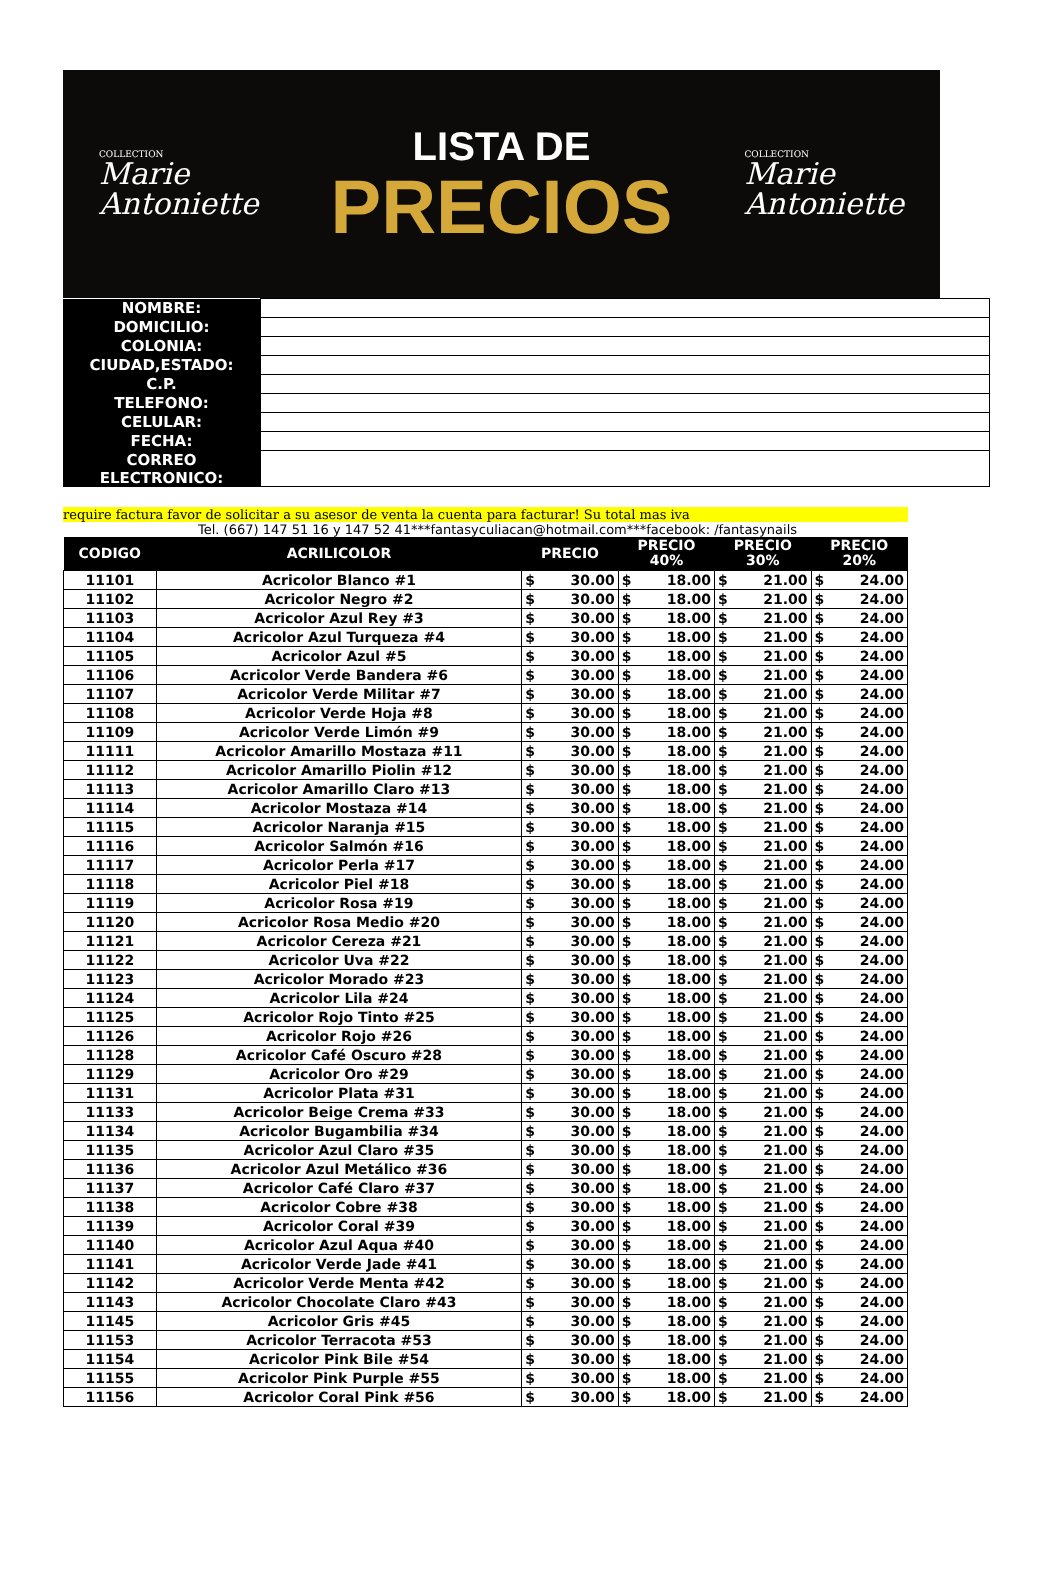COLLECTION
Marie
Antoniette
LISTA DE
PRECIOS
COLLECTION
Marie
Antoniette
| NOMBRE: | |
| DOMICILIO: | |
| COLONIA: | |
| CIUDAD,ESTADO: | |
| C.P. | |
| TELEFONO: | |
| CELULAR: | |
| FECHA: | |
| CORREO ELECTRONICO: | |
require factura favor de solicitar a su asesor de venta la cuenta para facturar! Su total mas iva
Tel. (667) 147 51 16 y 147 52 41***fantasyculiacan@hotmail.com***facebook: /fantasynails
| CODIGO | ACRILICOLOR | PRECIO | | PRECIO 40% | | PRECIO 30% | | PRECIO 20% | |
| --- | --- | --- | --- | --- | --- | --- | --- | --- | --- |
| 11101 | Acricolor Blanco #1 | $ | 30.00 | $ | 18.00 | $ | 21.00 | $ | 24.00 |
| 11102 | Acricolor Negro #2 | $ | 30.00 | $ | 18.00 | $ | 21.00 | $ | 24.00 |
| 11103 | Acricolor Azul Rey #3 | $ | 30.00 | $ | 18.00 | $ | 21.00 | $ | 24.00 |
| 11104 | Acricolor Azul Turqueza #4 | $ | 30.00 | $ | 18.00 | $ | 21.00 | $ | 24.00 |
| 11105 | Acricolor Azul #5 | $ | 30.00 | $ | 18.00 | $ | 21.00 | $ | 24.00 |
| 11106 | Acricolor Verde Bandera #6 | $ | 30.00 | $ | 18.00 | $ | 21.00 | $ | 24.00 |
| 11107 | Acricolor Verde Militar #7 | $ | 30.00 | $ | 18.00 | $ | 21.00 | $ | 24.00 |
| 11108 | Acricolor Verde Hoja #8 | $ | 30.00 | $ | 18.00 | $ | 21.00 | $ | 24.00 |
| 11109 | Acricolor Verde Limón #9 | $ | 30.00 | $ | 18.00 | $ | 21.00 | $ | 24.00 |
| 11111 | Acricolor Amarillo Mostaza #11 | $ | 30.00 | $ | 18.00 | $ | 21.00 | $ | 24.00 |
| 11112 | Acricolor Amarillo Piolin #12 | $ | 30.00 | $ | 18.00 | $ | 21.00 | $ | 24.00 |
| 11113 | Acricolor Amarillo Claro #13 | $ | 30.00 | $ | 18.00 | $ | 21.00 | $ | 24.00 |
| 11114 | Acricolor Mostaza #14 | $ | 30.00 | $ | 18.00 | $ | 21.00 | $ | 24.00 |
| 11115 | Acricolor Naranja #15 | $ | 30.00 | $ | 18.00 | $ | 21.00 | $ | 24.00 |
| 11116 | Acricolor Salmón #16 | $ | 30.00 | $ | 18.00 | $ | 21.00 | $ | 24.00 |
| 11117 | Acricolor Perla #17 | $ | 30.00 | $ | 18.00 | $ | 21.00 | $ | 24.00 |
| 11118 | Acricolor Piel #18 | $ | 30.00 | $ | 18.00 | $ | 21.00 | $ | 24.00 |
| 11119 | Acricolor Rosa #19 | $ | 30.00 | $ | 18.00 | $ | 21.00 | $ | 24.00 |
| 11120 | Acricolor Rosa Medio #20 | $ | 30.00 | $ | 18.00 | $ | 21.00 | $ | 24.00 |
| 11121 | Acricolor Cereza #21 | $ | 30.00 | $ | 18.00 | $ | 21.00 | $ | 24.00 |
| 11122 | Acricolor Uva #22 | $ | 30.00 | $ | 18.00 | $ | 21.00 | $ | 24.00 |
| 11123 | Acricolor Morado #23 | $ | 30.00 | $ | 18.00 | $ | 21.00 | $ | 24.00 |
| 11124 | Acricolor Lila #24 | $ | 30.00 | $ | 18.00 | $ | 21.00 | $ | 24.00 |
| 11125 | Acricolor Rojo Tinto #25 | $ | 30.00 | $ | 18.00 | $ | 21.00 | $ | 24.00 |
| 11126 | Acricolor Rojo #26 | $ | 30.00 | $ | 18.00 | $ | 21.00 | $ | 24.00 |
| 11128 | Acricolor Café Oscuro #28 | $ | 30.00 | $ | 18.00 | $ | 21.00 | $ | 24.00 |
| 11129 | Acricolor Oro #29 | $ | 30.00 | $ | 18.00 | $ | 21.00 | $ | 24.00 |
| 11131 | Acricolor Plata #31 | $ | 30.00 | $ | 18.00 | $ | 21.00 | $ | 24.00 |
| 11133 | Acricolor Beige Crema #33 | $ | 30.00 | $ | 18.00 | $ | 21.00 | $ | 24.00 |
| 11134 | Acricolor Bugambilia #34 | $ | 30.00 | $ | 18.00 | $ | 21.00 | $ | 24.00 |
| 11135 | Acricolor Azul Claro #35 | $ | 30.00 | $ | 18.00 | $ | 21.00 | $ | 24.00 |
| 11136 | Acricolor Azul Metálico #36 | $ | 30.00 | $ | 18.00 | $ | 21.00 | $ | 24.00 |
| 11137 | Acricolor Café Claro #37 | $ | 30.00 | $ | 18.00 | $ | 21.00 | $ | 24.00 |
| 11138 | Acricolor Cobre #38 | $ | 30.00 | $ | 18.00 | $ | 21.00 | $ | 24.00 |
| 11139 | Acricolor Coral #39 | $ | 30.00 | $ | 18.00 | $ | 21.00 | $ | 24.00 |
| 11140 | Acricolor Azul Aqua #40 | $ | 30.00 | $ | 18.00 | $ | 21.00 | $ | 24.00 |
| 11141 | Acricolor Verde Jade #41 | $ | 30.00 | $ | 18.00 | $ | 21.00 | $ | 24.00 |
| 11142 | Acricolor Verde Menta #42 | $ | 30.00 | $ | 18.00 | $ | 21.00 | $ | 24.00 |
| 11143 | Acricolor Chocolate Claro #43 | $ | 30.00 | $ | 18.00 | $ | 21.00 | $ | 24.00 |
| 11145 | Acricolor Gris #45 | $ | 30.00 | $ | 18.00 | $ | 21.00 | $ | 24.00 |
| 11153 | Acricolor Terracota #53 | $ | 30.00 | $ | 18.00 | $ | 21.00 | $ | 24.00 |
| 11154 | Acricolor Pink Bile #54 | $ | 30.00 | $ | 18.00 | $ | 21.00 | $ | 24.00 |
| 11155 | Acricolor Pink Purple #55 | $ | 30.00 | $ | 18.00 | $ | 21.00 | $ | 24.00 |
| 11156 | Acricolor Coral Pink #56 | $ | 30.00 | $ | 18.00 | $ | 21.00 | $ | 24.00 |